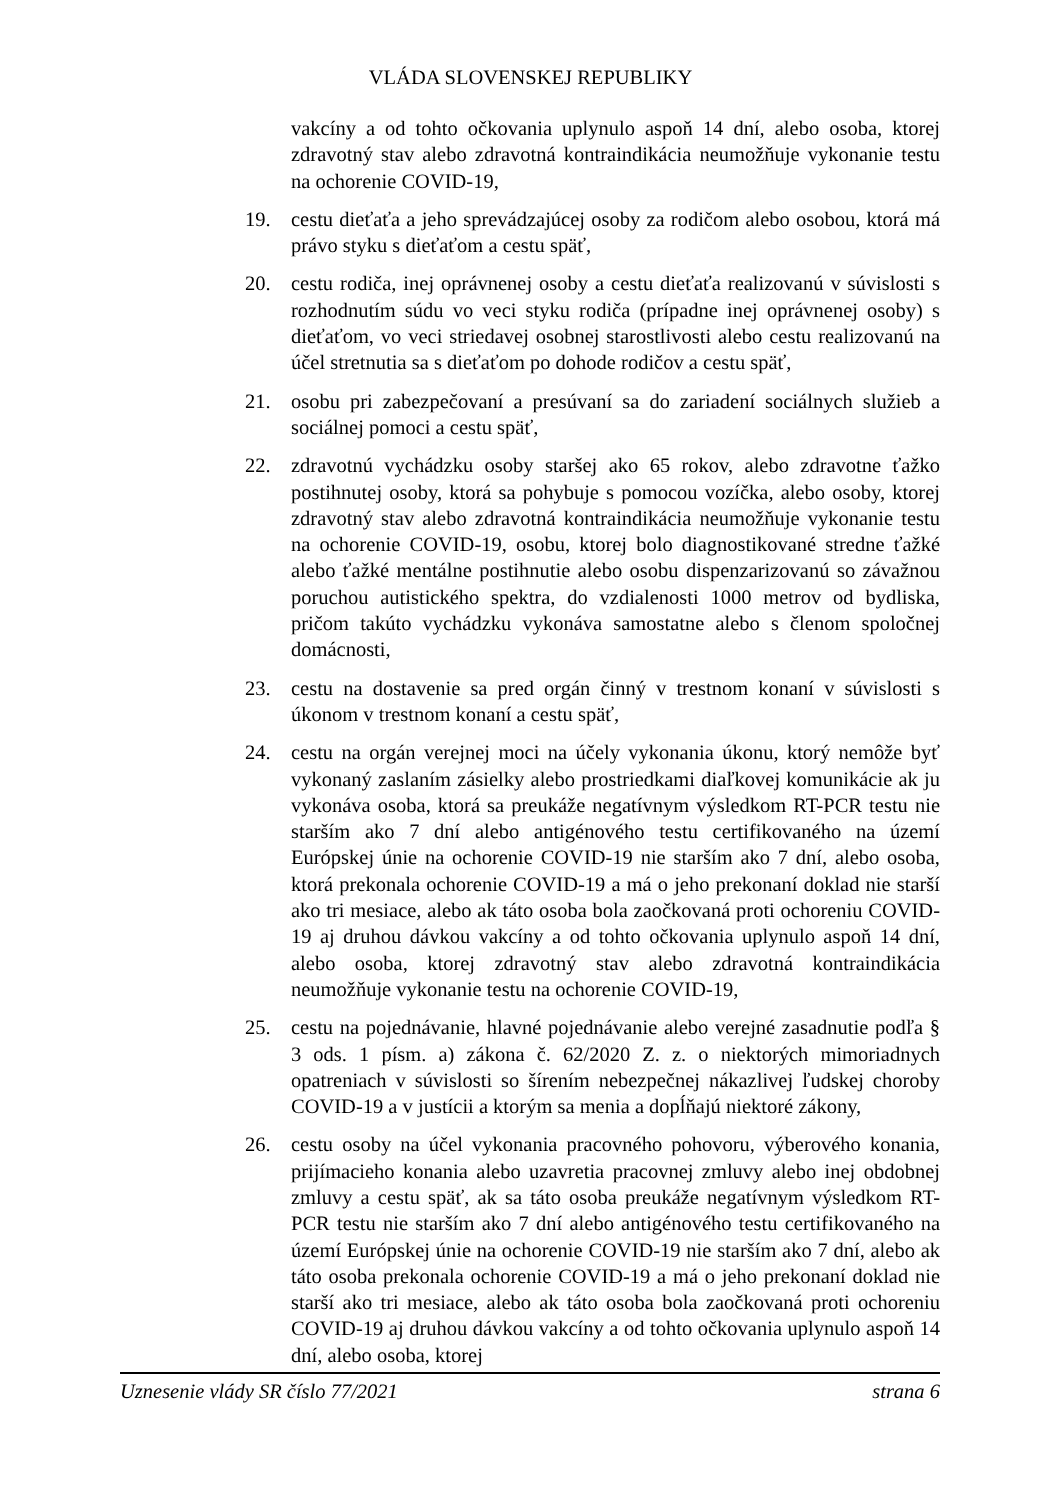VLÁDA SLOVENSKEJ REPUBLIKY
vakcíny a od tohto očkovania uplynulo aspoň 14 dní, alebo osoba, ktorej zdravotný stav alebo zdravotná kontraindikácia neumožňuje vykonanie testu na ochorenie COVID-19,
19. cestu dieťaťa a jeho sprevádzajúcej osoby za rodičom alebo osobou, ktorá má právo styku s dieťaťom a cestu späť,
20. cestu rodiča, inej oprávnenej osoby a cestu dieťaťa realizovanú v súvislosti s rozhodnutím súdu vo veci styku rodiča (prípadne inej oprávnenej osoby) s dieťaťom, vo veci striedavej osobnej starostlivosti alebo cestu realizovanú na účel stretnutia sa s dieťaťom po dohode rodičov a cestu späť,
21. osobu pri zabezpečovaní a presúvaní sa do zariadení sociálnych služieb a sociálnej pomoci a cestu späť,
22. zdravotnú vychádzku osoby staršej ako 65 rokov, alebo zdravotne ťažko postihnutej osoby, ktorá sa pohybuje s pomocou vozíčka, alebo osoby, ktorej zdravotný stav alebo zdravotná kontraindikácia neumožňuje vykonanie testu na ochorenie COVID-19, osobu, ktorej bolo diagnostikované stredne ťažké alebo ťažké mentálne postihnutie alebo osobu dispenzarizovanú so závažnou poruchou autistického spektra, do vzdialenosti 1000 metrov od bydliska, pričom takúto vychádzku vykonáva samostatne alebo s členom spoločnej domácnosti,
23. cestu na dostavenie sa pred orgán činný v trestnom konaní v súvislosti s úkonom v trestnom konaní a cestu späť,
24. cestu na orgán verejnej moci na účely vykonania úkonu, ktorý nemôže byť vykonaný zaslaním zásielky alebo prostriedkami diaľkovej komunikácie ak ju vykonáva osoba, ktorá sa preukáže negatívnym výsledkom RT-PCR testu nie starším ako 7 dní alebo antigénového testu certifikovaného na území Európskej únie na ochorenie COVID-19 nie starším ako 7 dní, alebo osoba, ktorá prekonala ochorenie COVID-19 a má o jeho prekonaní doklad nie starší ako tri mesiace, alebo ak táto osoba bola zaočkovaná proti ochoreniu COVID-19 aj druhou dávkou vakcíny a od tohto očkovania uplynulo aspoň 14 dní, alebo osoba, ktorej zdravotný stav alebo zdravotná kontraindikácia neumožňuje vykonanie testu na ochorenie COVID-19,
25. cestu na pojednávanie, hlavné pojednávanie alebo verejné zasadnutie podľa § 3 ods. 1 písm. a) zákona č. 62/2020 Z. z. o niektorých mimoriadnych opatreniach v súvislosti so šírením nebezpečnej nákazlivej ľudskej choroby COVID-19 a v justícii a ktorým sa menia a dopĺňajú niektoré zákony,
26. cestu osoby na účel vykonania pracovného pohovoru, výberového konania, prijímacieho konania alebo uzavretia pracovnej zmluvy alebo inej obdobnej zmluvy a cestu späť, ak sa táto osoba preukáže negatívnym výsledkom RT-PCR testu nie starším ako 7 dní alebo antigénového testu certifikovaného na území Európskej únie na ochorenie COVID-19 nie starším ako 7 dní, alebo ak táto osoba prekonala ochorenie COVID-19 a má o jeho prekonaní doklad nie starší ako tri mesiace, alebo ak táto osoba bola zaočkovaná proti ochoreniu COVID-19 aj druhou dávkou vakcíny a od tohto očkovania uplynulo aspoň 14 dní, alebo osoba, ktorej
Uznesenie vlády SR číslo 77/2021 strana 6